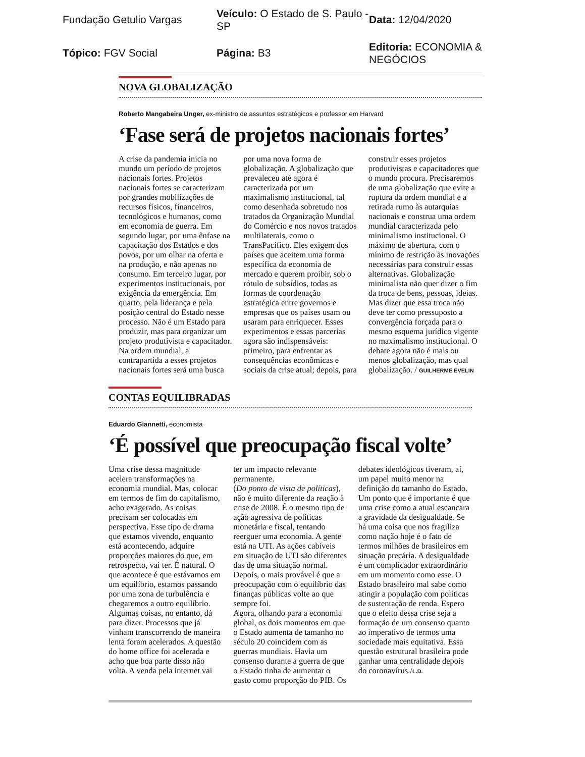Fundação Getulio Vargas
Veículo: O Estado de S. Paulo - SP
Data: 12/04/2020
Tópico: FGV Social
Página: B3
Editoria: ECONOMIA & NEGÓCIOS
NOVA GLOBALIZAÇÃO
Roberto Mangabeira Unger, ex-ministro de assuntos estratégicos e professor em Harvard
‘Fase será de projetos nacionais fortes’
A crise da pandemia inicia no mundo um período de projetos nacionais fortes. Projetos nacionais fortes se caracterizam por grandes mobilizações de recursos físicos, financeiros, tecnológicos e humanos, como em economia de guerra. Em segundo lugar, por uma ênfase na capacitação dos Estados e dos povos, por um olhar na oferta e na produção, e não apenas no consumo. Em terceiro lugar, por experimentos institucionais, por exigência da emergência. Em quarto, pela liderança e pela posição central do Estado nesse processo. Não é um Estado para produzir, mas para organizar um projeto produtivista e capacitador. Na ordem mundial, a contrapartida a esses projetos nacionais fortes será uma busca por uma nova forma de globalização. A globalização que prevaleceu até agora é caracterizada por um maximalismo institucional, tal como desenhada sobretudo nos tratados da Organização Mundial do Comércio e nos novos tratados multilaterais, como o TransPacífico. Eles exigem dos países que aceitem uma forma específica da economia de mercado e querem proibir, sob o rótulo de subsídios, todas as formas de coordenação estratégica entre governos e empresas que os países usam ou usaram para enriquecer. Esses experimentos e essas parcerias agora são indispensáveis: primeiro, para enfrentar as consequências econômicas e sociais da crise atual; depois, para construir esses projetos produtivistas e capacitadores que o mundo procura. Precisaremos de uma globalização que evite a ruptura da ordem mundial e a retirada rumo às autarquias nacionais e construa uma ordem mundial caracterizada pelo minimalismo institucional. O máximo de abertura, com o mínimo de restrição às inovações necessárias para construir essas alternativas. Globalização minimalista não quer dizer o fim da troca de bens, pessoas, ideias. Mas dizer que essa troca não deve ter como pressuposto a convergência forçada para o mesmo esquema jurídico vigente no maximalismo institucional. O debate agora não é mais ou menos globalização, mas qual globalização. / GUILHERME EVELIN
CONTAS EQUILIBRADAS
Eduardo Giannetti, economista
‘É possível que preocupação fiscal volte’
Uma crise dessa magnitude acelera transformações na economia mundial. Mas, colocar em termos de fim do capitalismo, acho exagerado. As coisas precisam ser colocadas em perspectiva. Esse tipo de drama que estamos vivendo, enquanto está acontecendo, adquire proporções maiores do que, em retrospecto, vai ter. É natural. O que acontece é que estávamos em um equilíbrio, estamos passando por uma zona de turbulência e chegaremos a outro equilíbrio. Algumas coisas, no entanto, dá para dizer. Processos que já vinham transcorrendo de maneira lenta foram acelerados. A questão do home office foi acelerada e acho que boa parte disso não volta. A venda pela internet vai ter um impacto relevante permanente.
(Do ponto de vista de políticas), não é muito diferente da reação à crise de 2008. É o mesmo tipo de ação agressiva de políticas monetária e fiscal, tentando reerguer uma economia. A gente está na UTI. As ações cabíveis em situação de UTI são diferentes das de uma situação normal. Depois, o mais provável é que a preocupação com o equilíbrio das finanças públicas volte ao que sempre foi.
Agora, olhando para a economia global, os dois momentos em que o Estado aumenta de tamanho no século 20 coincidem com as guerras mundiais. Havia um consenso durante a guerra de que o Estado tinha de aumentar o gasto como proporção do PIB. Os debates ideológicos tiveram, aí, um papel muito menor na definição do tamanho do Estado.
Um ponto que é importante é que uma crise como a atual escancara a gravidade da desigualdade. Se há uma coisa que nos fragiliza como nação hoje é o fato de termos milhões de brasileiros em situação precária. A desigualdade é um complicador extraordinário em um momento como esse. O Estado brasileiro mal sabe como atingir a população com políticas de sustentação de renda. Espero que o efeito dessa crise seja a formação de um consenso quanto ao imperativo de termos uma sociedade mais equitativa. Essa questão estrutural brasileira pode ganhar uma centralidade depois do coronavírus./L.D.